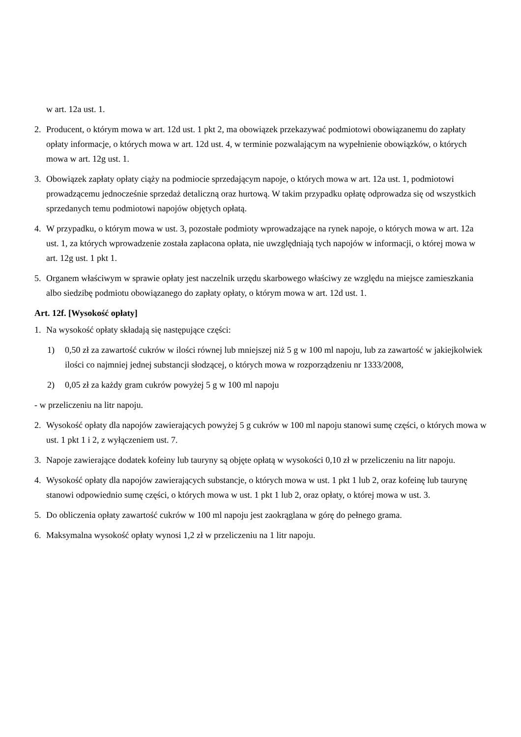w art. 12a ust. 1.
2. Producent, o którym mowa w art. 12d ust. 1 pkt 2, ma obowiązek przekazywać podmiotowi obowiązanemu do zapłaty opłaty informacje, o których mowa w art. 12d ust. 4, w terminie pozwalającym na wypełnienie obowiązków, o których mowa w art. 12g ust. 1.
3. Obowiązek zapłaty opłaty ciąży na podmiocie sprzedającym napoje, o których mowa w art. 12a ust. 1, podmiotowi prowadzącemu jednocześnie sprzedaż detaliczną oraz hurtową. W takim przypadku opłatę odprowadza się od wszystkich sprzedanych temu podmiotowi napojów objętych opłatą.
4. W przypadku, o którym mowa w ust. 3, pozostałe podmioty wprowadzające na rynek napoje, o których mowa w art. 12a ust. 1, za których wprowadzenie została zapłacona opłata, nie uwzględniają tych napojów w informacji, o której mowa w art. 12g ust. 1 pkt 1.
5. Organem właściwym w sprawie opłaty jest naczelnik urzędu skarbowego właściwy ze względu na miejsce zamieszkania albo siedzibę podmiotu obowiązanego do zapłaty opłaty, o którym mowa w art. 12d ust. 1.
Art. 12f. [Wysokość opłaty]
1. Na wysokość opłaty składają się następujące części:
1) 0,50 zł za zawartość cukrów w ilości równej lub mniejszej niż 5 g w 100 ml napoju, lub za zawartość w jakiejkolwiek ilości co najmniej jednej substancji słodzącej, o których mowa w rozporządzeniu nr 1333/2008,
2) 0,05 zł za każdy gram cukrów powyżej 5 g w 100 ml napoju
- w przeliczeniu na litr napoju.
2. Wysokość opłaty dla napojów zawierających powyżej 5 g cukrów w 100 ml napoju stanowi sumę części, o których mowa w ust. 1 pkt 1 i 2, z wyłączeniem ust. 7.
3. Napoje zawierające dodatek kofeiny lub tauryny są objęte opłatą w wysokości 0,10 zł w przeliczeniu na litr napoju.
4. Wysokość opłaty dla napojów zawierających substancje, o których mowa w ust. 1 pkt 1 lub 2, oraz kofeinę lub taurynę stanowi odpowiednio sumę części, o których mowa w ust. 1 pkt 1 lub 2, oraz opłaty, o której mowa w ust. 3.
5. Do obliczenia opłaty zawartość cukrów w 100 ml napoju jest zaokrąglana w górę do pełnego grama.
6. Maksymalna wysokość opłaty wynosi 1,2 zł w przeliczeniu na 1 litr napoju.